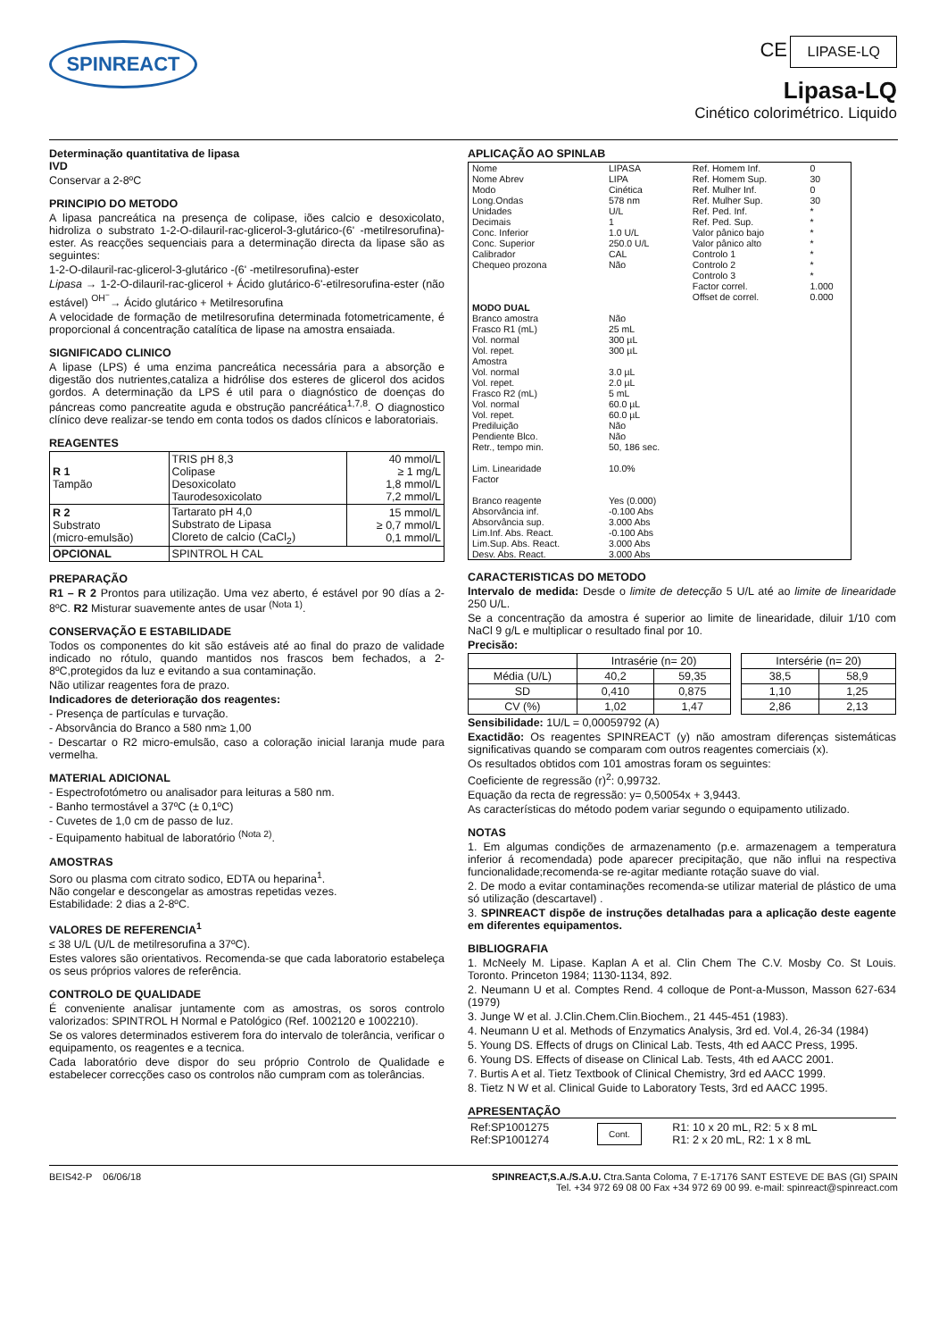SPINREACT
CE LIPASE-LQ
Lipasa-LQ
Cinético colorimétrico. Liquido
Determinação quantitativa de lipasa
IVD
Conservar a 2-8ºC
PRINCIPIO DO METODO
A lipasa pancreática na presença de colipase, iões calcio e desoxicolato, hidroliza o substrato 1-2-O-dilauril-rac-glicerol-3-glutárico-(6' -metilresorufina)-ester. As reacções sequenciais para a determinação directa da lipase são as seguintes:
1-2-O-dilauril-rac-glicerol-3-glutárico -(6' -metilresorufina)-ester
Lipasa → 1-2-O-dilauril-rac-glicerol + Ácido glutárico-6'-etilresorufina-ester (não estável) <sup>OH<sup>−</sup></sup>→ Ácido glutárico + Metilresorufina
A velocidade de formação de metilresorufina determinada fotometricamente, é proporcional á concentração catalítica de lipase na amostra ensaiada.
SIGNIFICADO CLINICO
A lipase (LPS) é uma enzima pancreática necessária para a absorção e digestão dos nutrientes,cataliza a hidrólise dos esteres de glicerol dos acidos gordos. A determinação da LPS é util para o diagnóstico de doenças do páncreas como pancreatite aguda e obstrução pancréática<sup>1,7,8</sup>. O diagnostico clínico deve realizar-se tendo em conta todos os dados clínicos e laboratoriais.
REAGENTES
| R 1 Tampão | TRIS pH 8,3 Colipase Desoxicolato Taurodesoxicolato | 40 mmol/L ≥ 1 mg/L 1,8 mmol/L 7,2 mmol/L |
| R 2 Substrato (micro-emulsão) | Tartarato pH 4,0 Substrato de Lipasa Cloreto de calcio (CaCl<sub>2</sub>) | 15 mmol/L ≥ 0,7 mmol/L 0,1 mmol/L |
| OPCIONAL | SPINTROL H CAL | |
PREPARAÇÃO
R1 – R 2 Prontos para utilização. Uma vez aberto, é estável por 90 días a 2-8ºC. R2 Misturar suavemente antes de usar <sup>(Nota 1)</sup>.
CONSERVAÇÃO E ESTABILIDADE
Todos os componentes do kit são estáveis até ao final do prazo de validade indicado no rótulo, quando mantidos nos frascos bem fechados, a 2-8ºC,protegidos da luz e evitando a sua contaminação.
Não utilizar reagentes fora de prazo.
Indicadores de deterioração dos reagentes:
- Presença de partículas e turvação.
- Absorvância do Branco a 580 nm≥ 1,00
- Descartar o R2 micro-emulsão, caso a coloração inicial laranja mude para vermelha.
MATERIAL ADICIONAL
- Espectrofotómetro ou analisador para leituras a 580 nm.
- Banho termostável a 37ºC (± 0,1ºC)
- Cuvetes de 1,0 cm de passo de luz.
- Equipamento habitual de laboratório <sup>(Nota 2)</sup>.
AMOSTRAS
Soro ou plasma com citrato sodico, EDTA ou heparina<sup>1</sup>.
Não congelar e descongelar as amostras repetidas vezes.
Estabilidade: 2 dias a 2-8ºC.
VALORES DE REFERENCIA<sup>1</sup>
≤ 38 U/L (U/L de metilresorufina a 37ºC).
Estes valores são orientativos. Recomenda-se que cada laboratorio estabeleça os seus próprios valores de referência.
CONTROLO DE QUALIDADE
É conveniente analisar juntamente com as amostras, os soros controlo valorizados: SPINTROL H Normal e Patológico (Ref. 1002120 e 1002210).
Se os valores determinados estiverem fora do intervalo de tolerância, verificar o equipamento, os reagentes e a tecnica.
Cada laboratório deve dispor do seu próprio Controlo de Qualidade e estabelecer correcções caso os controlos não cumpram com as tolerâncias.
APLICAÇÃO AO SPINLAB
| Nome Nome Abrev Modo Long.Ondas Unidades Decimais Conc. Inferior Conc. Superior Calibrador Chequeo prozona | LIPASA LIPA Cinética 578 nm U/L 1 1.0 U/L 250.0 U/L CAL Não | Ref. Homem Inf. Ref. Homem Sup. Ref. Mulher Inf. Ref. Mulher Sup. Ref. Ped. Inf. Ref. Ped. Sup. Valor pânico bajo Valor pânico alto Controlo 1 Controlo 2 Controlo 3 Factor correl. Offset de correl. | 0 30 0 30 * * * * * * * 1.000 0.000 |
| MODO DUAL | | | |
| Branco amostra Frasco R1 (mL) Vol. normal Vol. repet. Amostra Vol. normal Vol. repet. Frasco R2 (mL) Vol. normal Vol. repet. Prediluição Pendiente Blco. Retr., tempo min. Lim. Linearidade Factor Branco reagente Absorvância inf. Absorvância sup. Lim.Inf. Abs. React. Lim.Sup. Abs. React. Desv. Abs. React. | Não 25 mL 300 µL 300 µL 3.0 µL 2.0 µL 5 mL 60.0 µL 60.0 µL Não Não 50, 186 sec. 10.0% Yes (0.000) -0.100 Abs 3.000 Abs -0.100 Abs 3.000 Abs 3.000 Abs | | |
CARACTERISTICAS DO METODO
Intervalo de medida: Desde o limite de detecção 5 U/L até ao limite de linearidade 250 U/L.
Se a concentração da amostra é superior ao limite de linearidade, diluir 1/10 com NaCl 9 g/L e multiplicar o resultado final por 10.
Precisão:
| | Intrasérie (n= 20) | | | Intersérie (n= 20) | |
| Média (U/L) | 40,2 | 59,35 | | 38,5 | 58,9 |
| SD | 0,410 | 0,875 | | 1,10 | 1,25 |
| CV (%) | 1,02 | 1,47 | | 2,86 | 2,13 |
Sensibilidade: 1U/L = 0,00059792 (A)
Exactidão: Os reagentes SPINREACT (y) não amostram diferenças sistemáticas significativas quando se comparam com outros reagentes comerciais (x).
Os resultados obtidos com 101 amostras foram os seguintes:
Coeficiente de regressão (r)<sup>2</sup>: 0,99732.
Equação da recta de regressão: y= 0,50054x + 3,9443.
As características do método podem variar segundo o equipamento utilizado.
NOTAS
1. Em algumas condições de armazenamento (p.e. armazenagem a temperatura inferior á recomendada) pode aparecer precipitação, que não influi na respectiva funcionalidade;recomenda-se re-agitar mediante rotação suave do vial.
2. De modo a evitar contaminações recomenda-se utilizar material de plástico de uma só utilização (descartavel) .
3. SPINREACT dispõe de instruções detalhadas para a aplicação deste eagente em diferentes equipamentos.
BIBLIOGRAFIA
1. McNeely M. Lipase. Kaplan A et al. Clin Chem The C.V. Mosby Co. St Louis. Toronto. Princeton 1984; 1130-1134, 892.
2. Neumann U et al. Comptes Rend. 4 colloque de Pont-a-Musson, Masson 627-634 (1979)
3. Junge W et al. J.Clin.Chem.Clin.Biochem., 21 445-451 (1983).
4. Neumann U et al. Methods of Enzymatics Analysis, 3rd ed. Vol.4, 26-34 (1984)
5. Young DS. Effects of drugs on Clinical Lab. Tests, 4th ed AACC Press, 1995.
6. Young DS. Effects of disease on Clinical Lab. Tests, 4th ed AACC 2001.
7. Burtis A et al. Tietz Textbook of Clinical Chemistry, 3rd ed AACC 1999.
8. Tietz N W et al. Clinical Guide to Laboratory Tests, 3rd ed AACC 1995.
APRESENTAÇÃO
| Ref:SP1001275 Ref:SP1001274 | Cont. | R1: 10 x 20 mL, R2: 5 x 8 mL R1: 2 x 20 mL, R2: 1 x 8 mL |
BEIS42-P 06/06/18 SPINREACT,S.A./S.A.U. Ctra.Santa Coloma, 7 E-17176 SANT ESTEVE DE BAS (GI) SPAIN
Tel. +34 972 69 08 00 Fax +34 972 69 00 99. e-mail: spinreact@spinreact.com